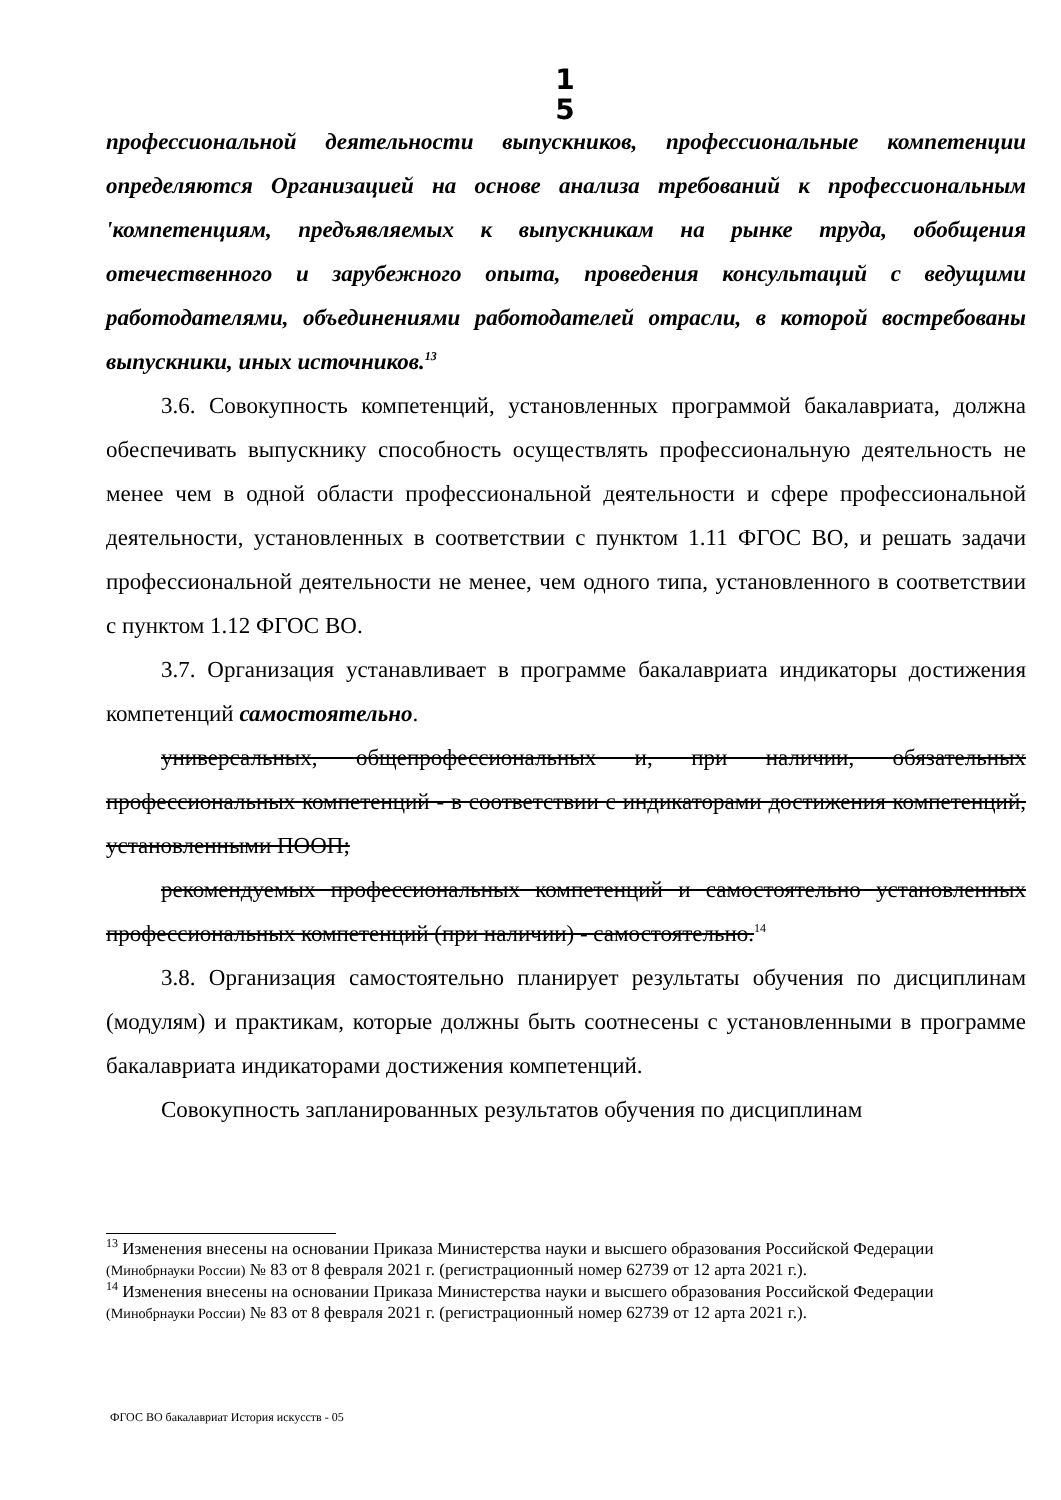1 5
профессиональной деятельности выпускников, профессиональные компетенции определяются Организацией на основе анализа требований к профессиональным 'компетенциям, предъявляемых к выпускникам на рынке труда, обобщения отечественного и зарубежного опыта, проведения консультаций с ведущими работодателями, объединениями работодателей отрасли, в которой востребованы выпускники, иных источников.<sup>13</sup>
3.6. Совокупность компетенций, установленных программой бакалавриата, должна обеспечивать выпускнику способность осуществлять профессиональную деятельность не менее чем в одной области профессиональной деятельности и сфере профессиональной деятельности, установленных в соответствии с пунктом 1.11 ФГОС ВО, и решать задачи профессиональной деятельности не менее, чем одного типа, установленного в соответствии с пунктом 1.12 ФГОС ВО.
3.7. Организация устанавливает в программе бакалавриата индикаторы достижения компетенций самостоятельно.
универсальных, общепрофессиональных и, при наличии, обязательных профессиональных компетенций - в соответствии с индикаторами достижения компетенций, установленными ПООП;
рекомендуемых профессиональных компетенций и самостоятельно установленных профессиональных компетенций (при наличии) - самостоятельно.<sup>14</sup>
3.8. Организация самостоятельно планирует результаты обучения по дисциплинам (модулям) и практикам, которые должны быть соотнесены с установленными в программе бакалавриата индикаторами достижения компетенций.
Совокупность запланированных результатов обучения по дисциплинам
<sup>13</sup> Изменения внесены на основании Приказа Министерства науки и высшего образования Российской Федерации (Минобрнауки России) № 83 от 8 февраля 2021 г. (регистрационный номер 62739 от 12 арта 2021 г.).
<sup>14</sup> Изменения внесены на основании Приказа Министерства науки и высшего образования Российской Федерации (Минобрнауки России) № 83 от 8 февраля 2021 г. (регистрационный номер 62739 от 12 арта 2021 г.).
ФГОС ВО бакалавриат История искусств - 05